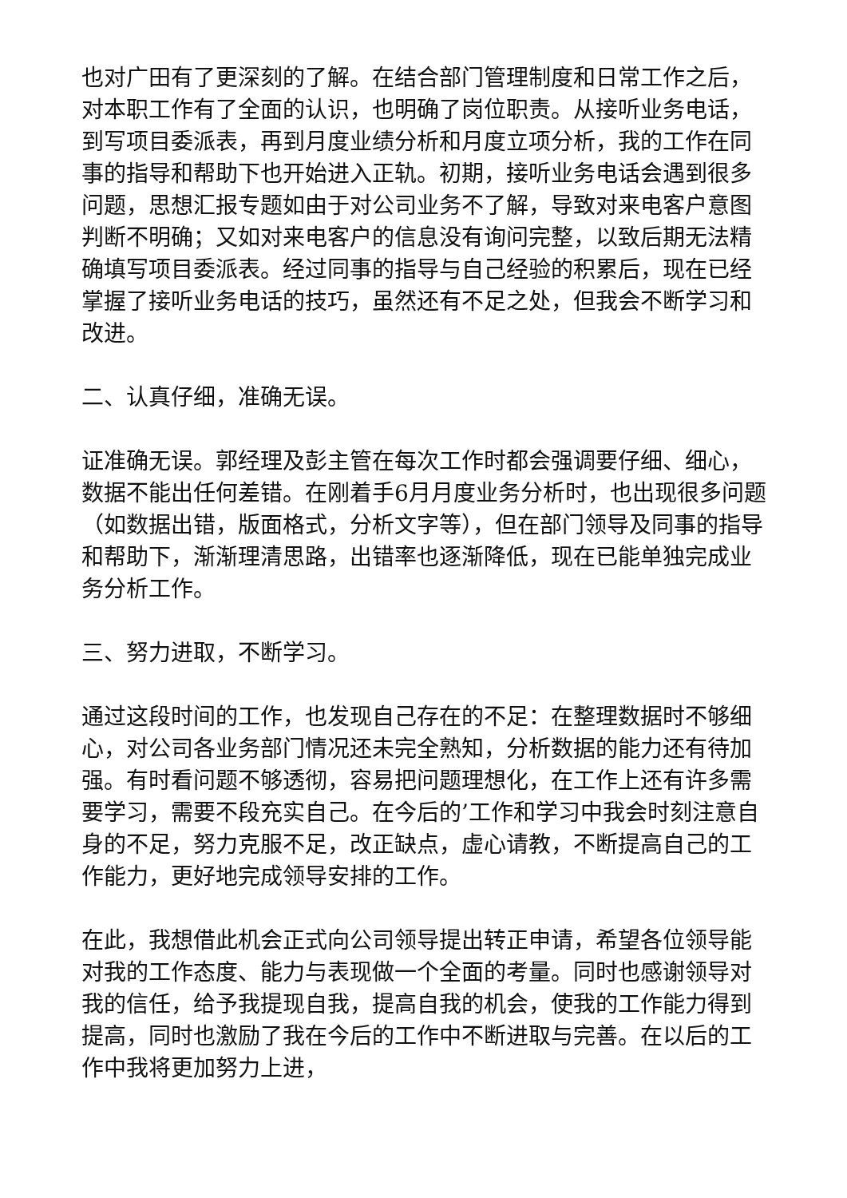也对广田有了更深刻的了解。在结合部门管理制度和日常工作之后，对本职工作有了全面的认识，也明确了岗位职责。从接听业务电话，到写项目委派表，再到月度业绩分析和月度立项分析，我的工作在同事的指导和帮助下也开始进入正轨。初期，接听业务电话会遇到很多问题，思想汇报专题如由于对公司业务不了解，导致对来电客户意图判断不明确；又如对来电客户的信息没有询问完整，以致后期无法精确填写项目委派表。经过同事的指导与自己经验的积累后，现在已经掌握了接听业务电话的技巧，虽然还有不足之处，但我会不断学习和改进。
二、认真仔细，准确无误。
证准确无误。郭经理及彭主管在每次工作时都会强调要仔细、细心，数据不能出任何差错。在刚着手6月月度业务分析时，也出现很多问题（如数据出错，版面格式，分析文字等），但在部门领导及同事的指导和帮助下，渐渐理清思路，出错率也逐渐降低，现在已能单独完成业务分析工作。
三、努力进取，不断学习。
通过这段时间的工作，也发现自己存在的不足：在整理数据时不够细心，对公司各业务部门情况还未完全熟知，分析数据的能力还有待加强。有时看问题不够透彻，容易把问题理想化，在工作上还有许多需要学习，需要不段充实自己。在今后的’工作和学习中我会时刻注意自身的不足，努力克服不足，改正缺点，虚心请教，不断提高自己的工作能力，更好地完成领导安排的工作。
在此，我想借此机会正式向公司领导提出转正申请，希望各位领导能对我的工作态度、能力与表现做一个全面的考量。同时也感谢领导对我的信任，给予我提现自我，提高自我的机会，使我的工作能力得到提高，同时也激励了我在今后的工作中不断进取与完善。在以后的工作中我将更加努力上进，